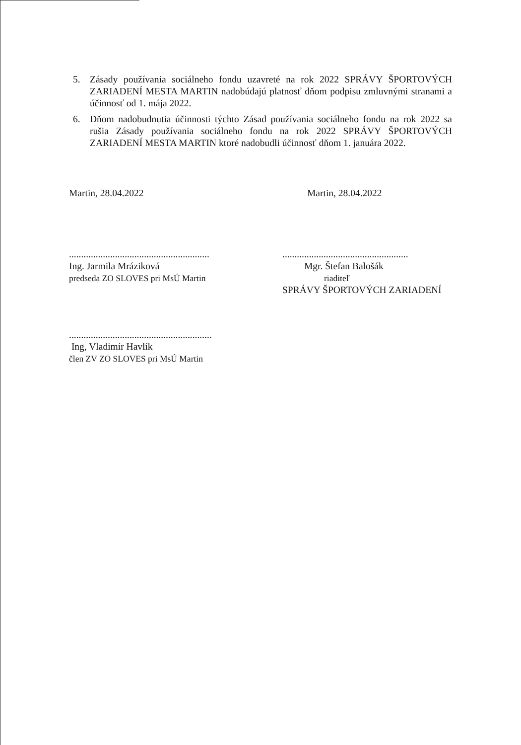5. Zásady používania sociálneho fondu uzavreté na rok 2022 SPRÁVY ŠPORTOVÝCH ZARIADENÍ MESTA MARTIN nadobúdajú platnosť dňom podpisu zmluvnými stranami a účinnosť od 1. mája 2022.
6. Dňom nadobudnutia účinnosti týchto Zásad používania sociálneho fondu na rok 2022 sa rušia Zásady používania sociálneho fondu na rok 2022 SPRÁVY ŠPORTOVÝCH ZARIADENÍ MESTA MARTIN ktoré nadobudli účinnosť dňom 1. januára 2022.
Martin, 28.04.2022 Martin, 28.04.2022
..........................................................
Ing. Jarmila Mráziková
predseda ZO SLOVES pri MsÚ Martin
....................................................
Mgr. Štefan Balošák
riaditeľ
SPRÁVY ŠPORTOVÝCH ZARIADENÍ
...........................................................
Ing, Vladimír Havlík
člen ZV ZO SLOVES pri MsÚ Martin